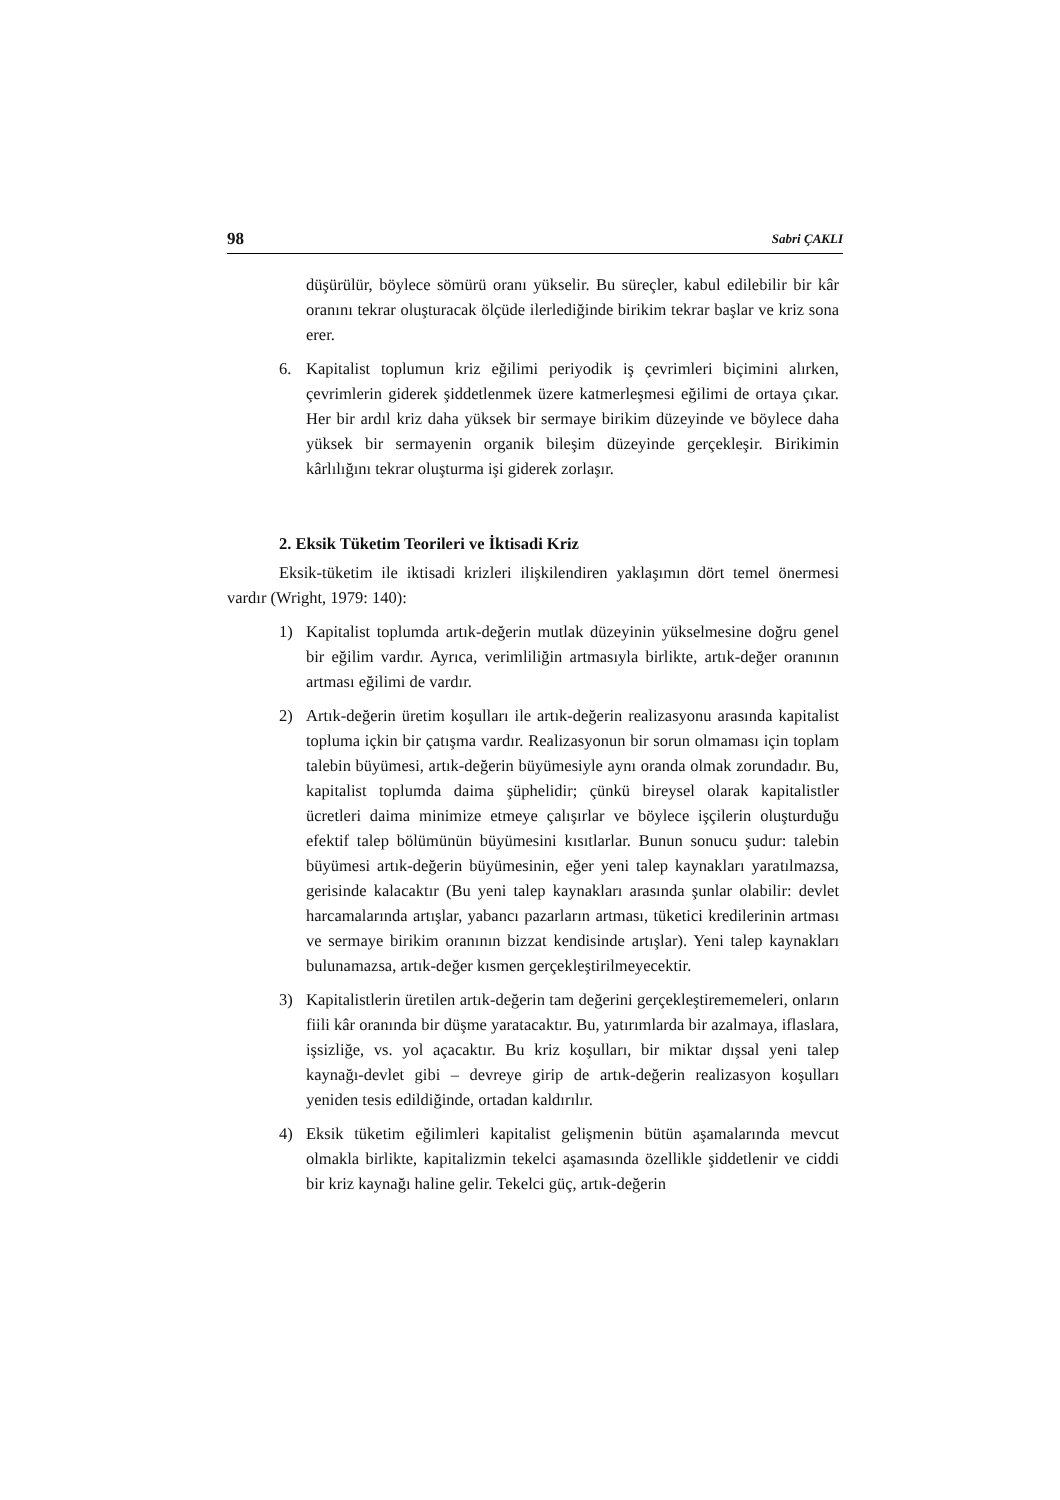98 Sabri ÇAKLI
düşürülür, böylece sömürü oranı yükselir. Bu süreçler, kabul edilebilir bir kâr oranını tekrar oluşturacak ölçüde ilerlediğinde birikim tekrar başlar ve kriz sona erer.
6. Kapitalist toplumun kriz eğilimi periyodik iş çevrimleri biçimini alırken, çevrimlerin giderek şiddetlenmek üzere katmerleşmesi eğilimi de ortaya çıkar. Her bir ardıl kriz daha yüksek bir sermaye birikim düzeyinde ve böylece daha yüksek bir sermayenin organik bileşim düzeyinde gerçekleşir. Birikimin kârlılığını tekrar oluşturma işi giderek zorlaşır.
2. Eksik Tüketim Teorileri ve İktisadi Kriz
Eksik-tüketim ile iktisadi krizleri ilişkilendiren yaklaşımın dört temel önermesi vardır (Wright, 1979: 140):
1) Kapitalist toplumda artık-değerin mutlak düzeyinin yükselmesine doğru genel bir eğilim vardır. Ayrıca, verimliliğin artmasıyla birlikte, artık-değer oranının artması eğilimi de vardır.
2) Artık-değerin üretim koşulları ile artık-değerin realizasyonu arasında kapitalist topluma içkin bir çatışma vardır. Realizasyonun bir sorun olmaması için toplam talebin büyümesi, artık-değerin büyümesiyle aynı oranda olmak zorundadır. Bu, kapitalist toplumda daima şüphelidir; çünkü bireysel olarak kapitalistler ücretleri daima minimize etmeye çalışırlar ve böylece işçilerin oluşturduğu efektif talep bölümünün büyümesini kısıtlarlar. Bunun sonucu şudur: talebin büyümesi artık-değerin büyümesinin, eğer yeni talep kaynakları yaratılmazsa, gerisinde kalacaktır (Bu yeni talep kaynakları arasında şunlar olabilir: devlet harcamalarında artışlar, yabancı pazarların artması, tüketici kredilerinin artması ve sermaye birikim oranının bizzat kendisinde artışlar). Yeni talep kaynakları bulunamazsa, artık-değer kısmen gerçekleştirilmeyecektir.
3) Kapitalistlerin üretilen artık-değerin tam değerini gerçekleştirememeleri, onların fiili kâr oranında bir düşme yaratacaktır. Bu, yatırımlarda bir azalmaya, iflaslara, işsizliğe, vs. yol açacaktır. Bu kriz koşulları, bir miktar dışsal yeni talep kaynağı-devlet gibi – devreye girip de artık-değerin realizasyon koşulları yeniden tesis edildiğinde, ortadan kaldırılır.
4) Eksik tüketim eğilimleri kapitalist gelişmenin bütün aşamalarında mevcut olmakla birlikte, kapitalizmin tekelci aşamasında özellikle şiddetlenir ve ciddi bir kriz kaynağı haline gelir. Tekelci güç, artık-değerin